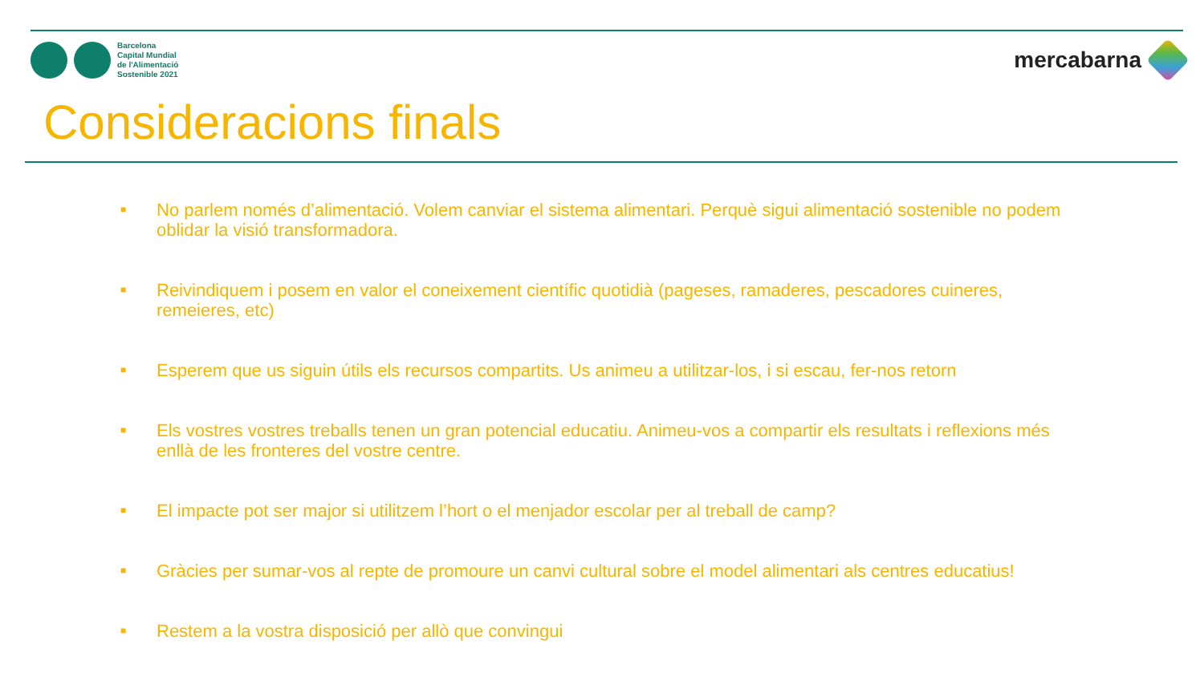Barcelona
Capital Mundial
de l'Alimentació
Sostenible 2021
mercabarna
Consideracions finals
■ No parlem només d’alimentació. Volem canviar el sistema alimentari. Perquè sigui alimentació sostenible no podem oblidar la visió transformadora.
■ Reivindiquem i posem en valor el coneixement científic quotidià (pageses, ramaderes, pescadores cuineres, remeieres, etc)
■ Esperem que us siguin útils els recursos compartits. Us animeu a utilitzar-los, i si escau, fer-nos retorn
■ Els vostres vostres treballs tenen un gran potencial educatiu. Animeu-vos a compartir els resultats i reflexions més enllà de les fronteres del vostre centre.
■ El impacte pot ser major si utilitzem l’hort o el menjador escolar per al treball de camp?
■ Gràcies per sumar-vos al repte de promoure un canvi cultural sobre el model alimentari als centres educatius!
■ Restem a la vostra disposició per allò que convingui